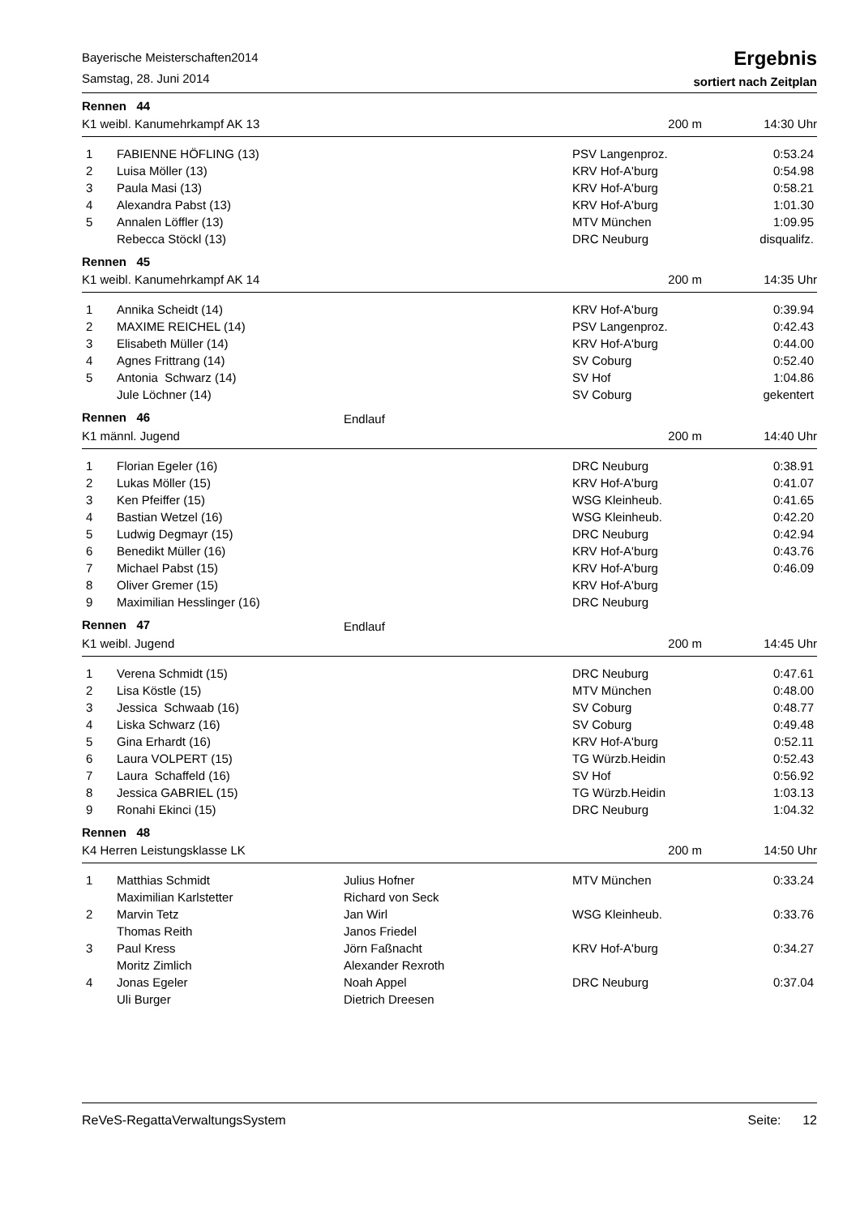Bayerische Meisterschaften2014
Samstag, 28. Juni 2014
Ergebnis
sortiert nach Zeitplan
| Rennen 44 | | | | |
| K1 weibl. Kanumehrkampf AK 13 | | | 200 m | 14:30 Uhr |
| 1 | FABIENNE HÖFLING (13) | | PSV Langenproz. | 0:53.24 |
| 2 | Luisa Möller (13) | | KRV Hof-A'burg | 0:54.98 |
| 3 | Paula Masi (13) | | KRV Hof-A'burg | 0:58.21 |
| 4 | Alexandra Pabst (13) | | KRV Hof-A'burg | 1:01.30 |
| 5 | Annalen Löffler (13) | | MTV München | 1:09.95 |
| | Rebecca Stöckl (13) | | DRC Neuburg | disqualifz. |
| Rennen 45 | | | | |
| K1 weibl. Kanumehrkampf AK 14 | | | 200 m | 14:35 Uhr |
| 1 | Annika Scheidt (14) | | KRV Hof-A'burg | 0:39.94 |
| 2 | MAXIME REICHEL (14) | | PSV Langenproz. | 0:42.43 |
| 3 | Elisabeth Müller (14) | | KRV Hof-A'burg | 0:44.00 |
| 4 | Agnes Frittrang (14) | | SV Coburg | 0:52.40 |
| 5 | Antonia Schwarz (14) | | SV Hof | 1:04.86 |
| | Jule Löchner (14) | | SV Coburg | gekentert |
| Rennen 46 | | Endlauf | | |
| K1 männl. Jugend | | | 200 m | 14:40 Uhr |
| 1 | Florian Egeler (16) | | DRC Neuburg | 0:38.91 |
| 2 | Lukas Möller (15) | | KRV Hof-A'burg | 0:41.07 |
| 3 | Ken Pfeiffer (15) | | WSG Kleinheub. | 0:41.65 |
| 4 | Bastian Wetzel (16) | | WSG Kleinheub. | 0:42.20 |
| 5 | Ludwig Degmayr (15) | | DRC Neuburg | 0:42.94 |
| 6 | Benedikt Müller (16) | | KRV Hof-A'burg | 0:43.76 |
| 7 | Michael Pabst (15) | | KRV Hof-A'burg | 0:46.09 |
| 8 | Oliver Gremer (15) | | KRV Hof-A'burg | |
| 9 | Maximilian Hesslinger (16) | | DRC Neuburg | |
| Rennen 47 | | Endlauf | | |
| K1 weibl. Jugend | | | 200 m | 14:45 Uhr |
| 1 | Verena Schmidt (15) | | DRC Neuburg | 0:47.61 |
| 2 | Lisa Köstle (15) | | MTV München | 0:48.00 |
| 3 | Jessica Schwaab (16) | | SV Coburg | 0:48.77 |
| 4 | Liska Schwarz (16) | | SV Coburg | 0:49.48 |
| 5 | Gina Erhardt (16) | | KRV Hof-A'burg | 0:52.11 |
| 6 | Laura VOLPERT (15) | | TG Würzb.Heidin | 0:52.43 |
| 7 | Laura Schaffeld (16) | | SV Hof | 0:56.92 |
| 8 | Jessica GABRIEL (15) | | TG Würzb.Heidin | 1:03.13 |
| 9 | Ronahi Ekinci (15) | | DRC Neuburg | 1:04.32 |
| Rennen 48 | | | | |
| K4 Herren Leistungsklasse LK | | | 200 m | 14:50 Uhr |
| 1 | Matthias Schmidt | Julius Hofner | MTV München | 0:33.24 |
| | Maximilian Karlstetter | Richard von Seck | | |
| 2 | Marvin Tetz | Jan Wirl | WSG Kleinheub. | 0:33.76 |
| | Thomas Reith | Janos Friedel | | |
| 3 | Paul Kress | Jörn Faßnacht | KRV Hof-A'burg | 0:34.27 |
| | Moritz Zimlich | Alexander Rexroth | | |
| 4 | Jonas Egeler | Noah Appel | DRC Neuburg | 0:37.04 |
| | Uli Burger | Dietrich Dreesen | | |
ReVeS-RegattaVerwaltungsSystem Seite: 12